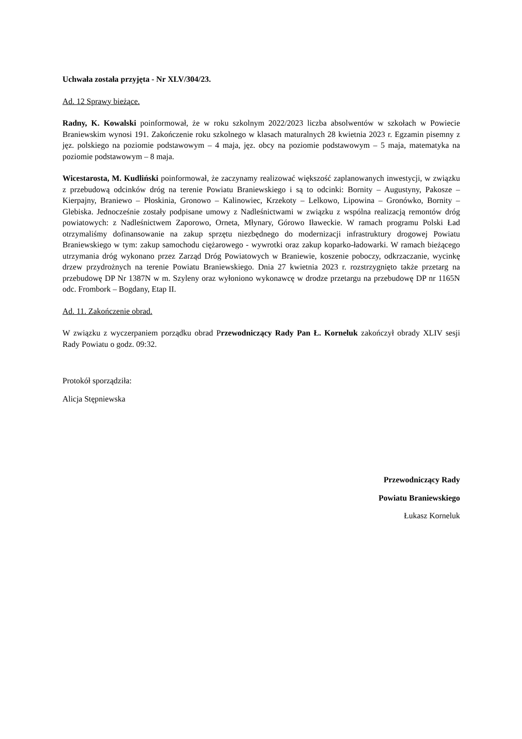Uchwała została przyjęta - Nr XLV/304/23.
Ad. 12 Sprawy bieżące.
Radny, K. Kowalski poinformował, że w roku szkolnym 2022/2023 liczba absolwentów w szkołach w Powiecie Braniewskim wynosi 191. Zakończenie roku szkolnego w klasach maturalnych 28 kwietnia 2023 r. Egzamin pisemny z jęz. polskiego na poziomie podstawowym – 4 maja, jęz. obcy na poziomie podstawowym – 5 maja, matematyka na poziomie podstawowym – 8 maja.
Wicestarosta, M. Kudliński poinformował, że zaczynamy realizować większość zaplanowanych inwestycji, w związku z przebudową odcinków dróg na terenie Powiatu Braniewskiego i są to odcinki: Bornity – Augustyny, Pakosze – Kierpajny, Braniewo – Płoskinia, Gronowo – Kalinowiec, Krzekoty – Lelkowo, Lipowina – Gronówko, Bornity – Glebiska. Jednocześnie zostały podpisane umowy z Nadleśnictwami w związku z wspólna realizacją remontów dróg powiatowych: z Nadleśnictwem Zaporowo, Orneta, Młynary, Górowo Iławeckie. W ramach programu Polski Ład otrzymaliśmy dofinansowanie na zakup sprzętu niezbędnego do modernizacji infrastruktury drogowej Powiatu Braniewskiego w tym: zakup samochodu ciężarowego - wywrotki oraz zakup koparko-ładowarki. W ramach bieżącego utrzymania dróg wykonano przez Zarząd Dróg Powiatowych w Braniewie, koszenie poboczy, odkrzaczanie, wycinkę drzew przydrożnych na terenie Powiatu Braniewskiego. Dnia 27 kwietnia 2023 r. rozstrzygnięto także przetarg na przebudowę DP Nr 1387N w m. Szyleny oraz wyłoniono wykonawcę w drodze przetargu na przebudowę DP nr 1165N odc. Frombork – Bogdany, Etap II.
Ad. 11. Zakończenie obrad.
W związku z wyczerpaniem porządku obrad Przewodniczący Rady Pan Ł. Korneluk zakończył obrady XLIV sesji Rady Powiatu o godz. 09:32.
Protokół sporządziła:
Alicja Stępniewska
Przewodniczący Rady
Powiatu Braniewskiego
Łukasz Korneluk